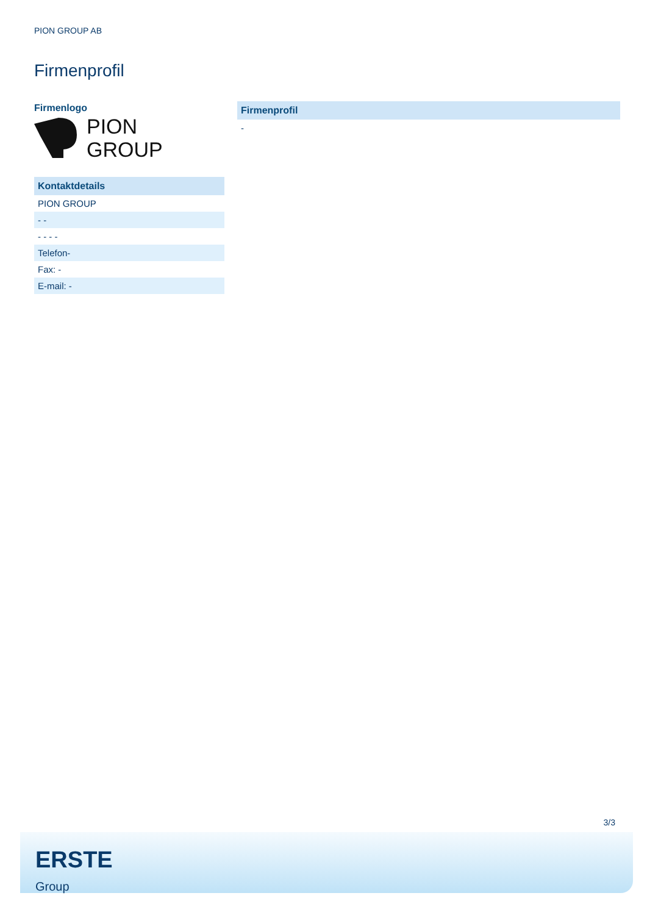PION GROUP AB
Firmenprofil
Firmenlogo
PION
GROUP
| Kontaktdetails |
| --- |
| PION GROUP |
| - - |
| - - - - |
| Telefon- |
| Fax: - |
| E-mail: - |
| Firmenprofil |
| --- |
| - |
3/3
ERSTE
Group